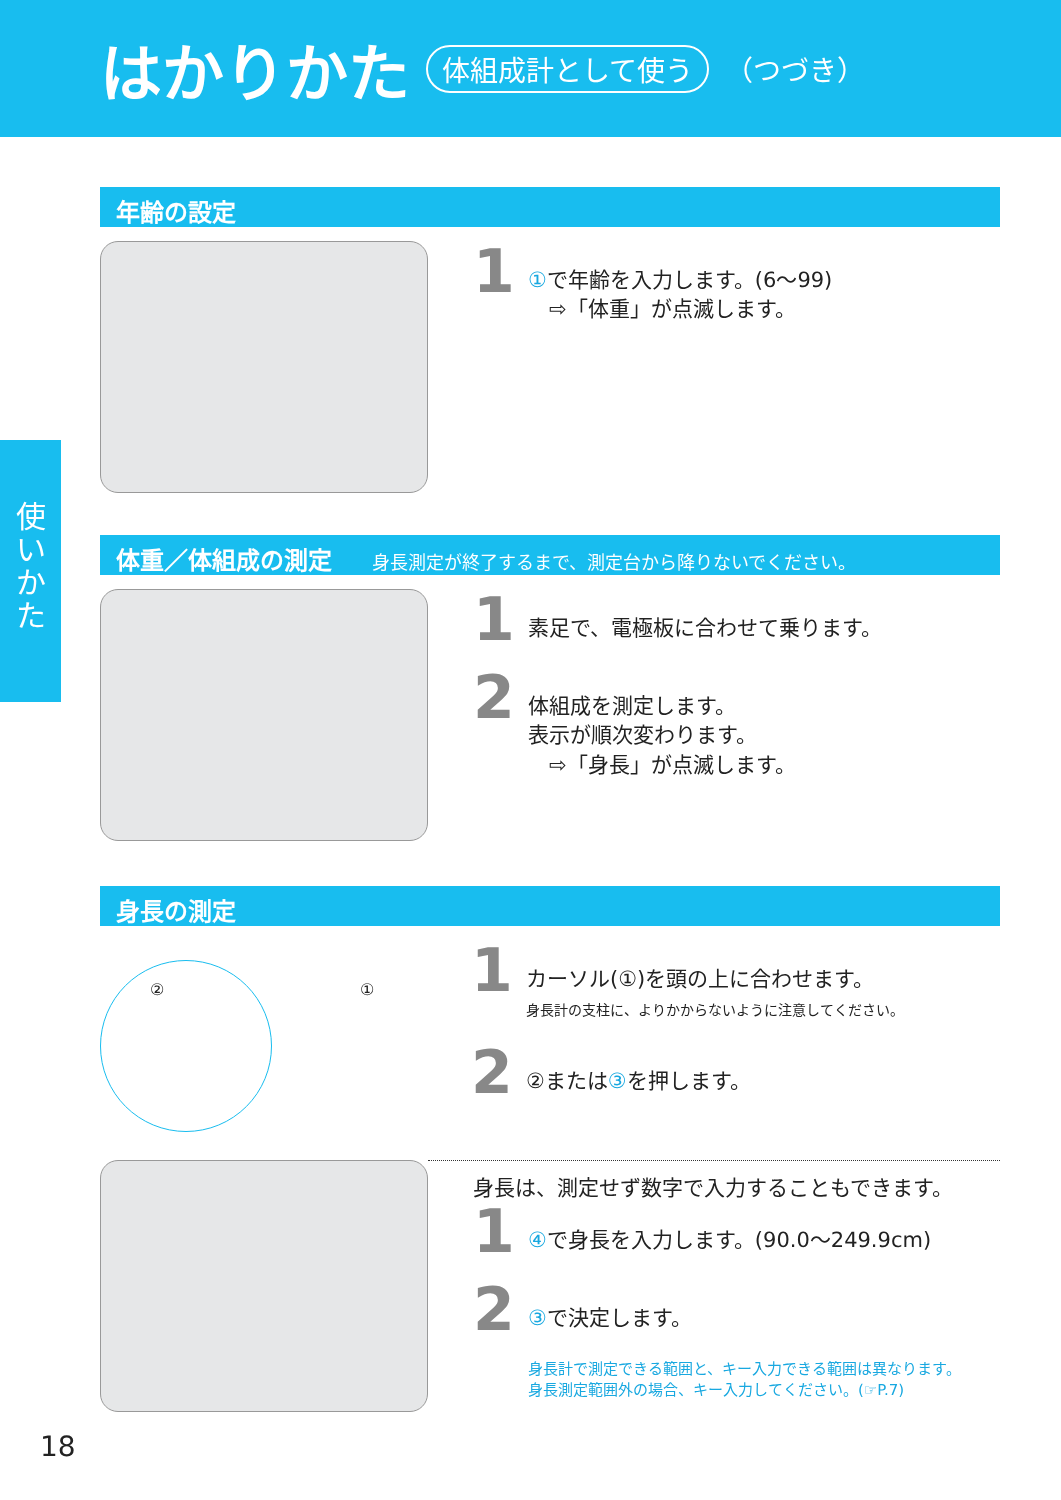はかりかた
体組成計として使う （つづき）
使
い
か
た
年齢の設定
1
①で年齢を入力します。(6〜99)
　⇨「体重」が点滅します。
体重／体組成の測定 身長測定が終了するまで、測定台から降りないでください。
1
素足で、電極板に合わせて乗ります。
2
体組成を測定します。
表示が順次変わります。
　⇨「身長」が点滅します。
身長の測定
② ①
1
カーソル(①)を頭の上に合わせます。
身長計の支柱に、よりかからないように注意してください。
2
②または③を押します。
身長は、測定せず数字で入力することもできます。
1
④で身長を入力します。(90.0〜249.9cm)
2
③で決定します。
身長計で測定できる範囲と、キー入力できる範囲は異なります。
身長測定範囲外の場合、キー入力してください。(☞P.7)
18